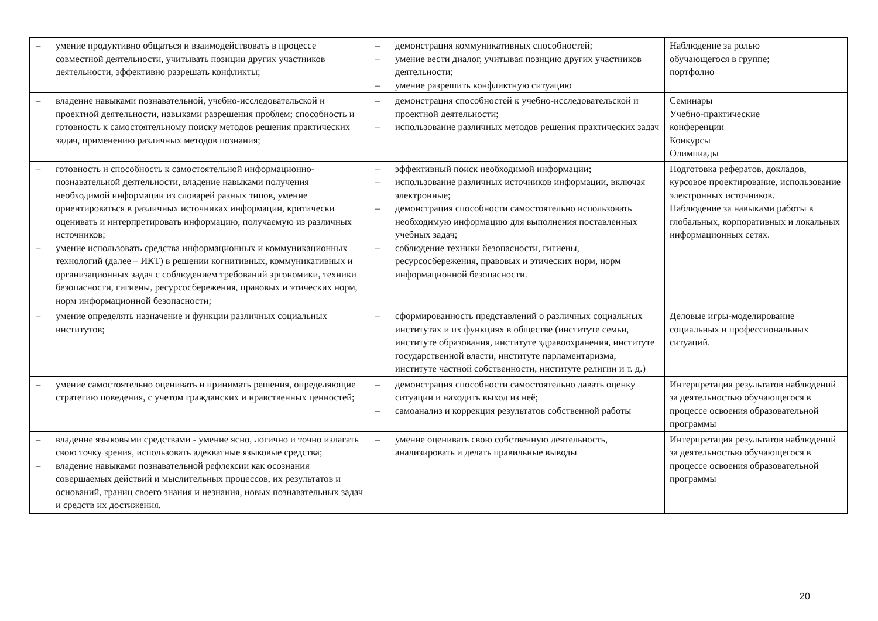| – умение продуктивно общаться и взаимодействовать в процессе совместной деятельности, учитывать позиции других участников деятельности, эффективно разрешать конфликты; | – демонстрация коммуникативных способностей; – умение вести диалог, учитывая позицию других участников деятельности; – умение разрешить конфликтную ситуацию | Наблюдение за ролью обучающегося в группе; портфолио |
| – владение навыками познавательной, учебно-исследовательской и проектной деятельности, навыками разрешения проблем; способность и готовность к самостоятельному поиску методов решения практических задач, применению различных методов познания; | – демонстрация способностей к учебно-исследовательской и проектной деятельности; – использование различных методов решения практических задач | Семинары Учебно-практические конференции Конкурсы Олимпиады |
| – готовность и способность к самостоятельной информационно-познавательной деятельности, владение навыками получения необходимой информации из словарей разных типов, умение ориентироваться в различных источниках информации, критически оценивать и интерпретировать информацию, получаемую из различных источников; – умение использовать средства информационных и коммуникационных технологий (далее – ИКТ) в решении когнитивных, коммуникативных и организационных задач с соблюдением требований эргономики, техники безопасности, гигиены, ресурсосбережения, правовых и этических норм, норм информационной безопасности; | – эффективный поиск необходимой информации; – использование различных источников информации, включая электронные; – демонстрация способности самостоятельно использовать необходимую информацию для выполнения поставленных учебных задач; – соблюдение техники безопасности, гигиены, ресурсосбережения, правовых и этических норм, норм информационной безопасности. | Подготовка рефератов, докладов, курсовое проектирование, использование электронных источников. Наблюдение за навыками работы в глобальных, корпоративных и локальных информационных сетях. |
| – умение определять назначение и функции различных социальных институтов; | – сформированность представлений о различных социальных институтах и их функциях в обществе (институте семьи, институте образования, институте здравоохранения, институте государственной власти, институте парламентаризма, институте частной собственности, институте религии и т. д.) | Деловые игры-моделирование социальных и профессиональных ситуаций. |
| – умение самостоятельно оценивать и принимать решения, определяющие стратегию поведения, с учетом гражданских и нравственных ценностей; | – демонстрация способности самостоятельно давать оценку ситуации и находить выход из неё; – самоанализ и коррекция результатов собственной работы | Интерпретация результатов наблюдений за деятельностью обучающегося в процессе освоения образовательной программы |
| – владение языковыми средствами - умение ясно, логично и точно излагать свою точку зрения, использовать адекватные языковые средства; – владение навыками познавательной рефлексии как осознания совершаемых действий и мыслительных процессов, их результатов и оснований, границ своего знания и незнания, новых познавательных задач и средств их достижения. | – умение оценивать свою собственную деятельность, анализировать и делать правильные выводы | Интерпретация результатов наблюдений за деятельностью обучающегося в процессе освоения образовательной программы |
20